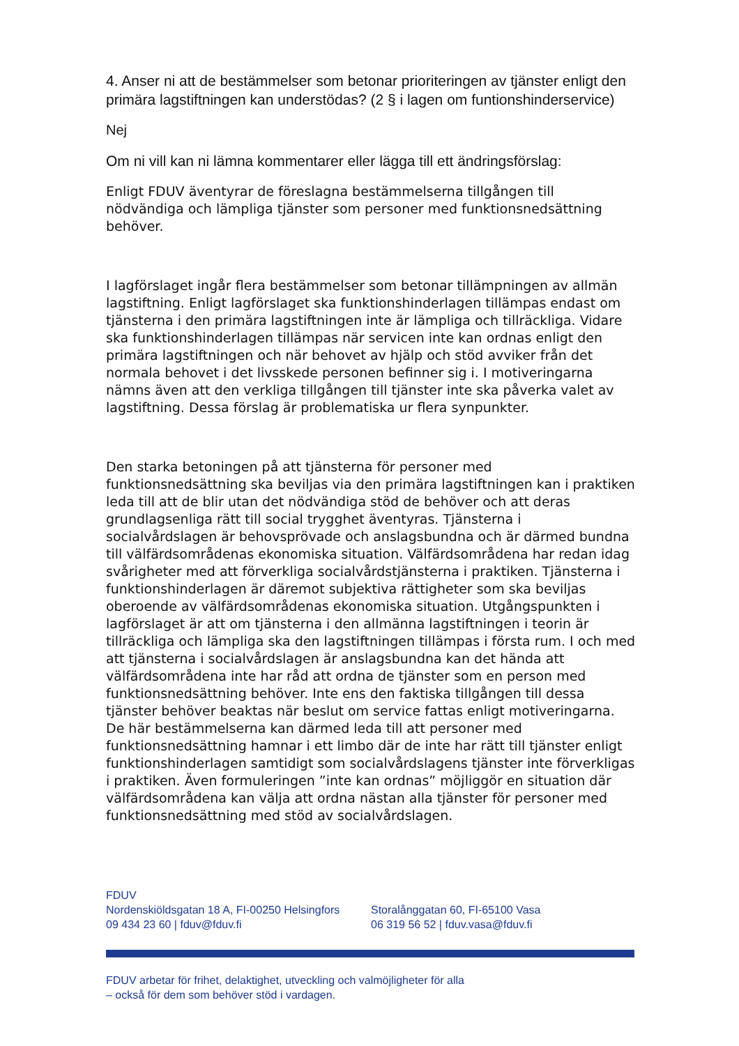4. Anser ni att de bestämmelser som betonar prioriteringen av tjänster enligt den primära lagstiftningen kan understödas? (2 § i lagen om funtionshinderservice)
Nej
Om ni vill kan ni lämna kommentarer eller lägga till ett ändringsförslag:
Enligt FDUV äventyrar de föreslagna bestämmelserna tillgången till nödvändiga och lämpliga tjänster som personer med funktionsnedsättning behöver.
I lagförslaget ingår flera bestämmelser som betonar tillämpningen av allmän lagstiftning. Enligt lagförslaget ska funktionshinderlagen tillämpas endast om tjänsterna i den primära lagstiftningen inte är lämpliga och tillräckliga. Vidare ska funktionshinderlagen tillämpas när servicen inte kan ordnas enligt den primära lagstiftningen och när behovet av hjälp och stöd avviker från det normala behovet i det livsskede personen befinner sig i. I motiveringarna nämns även att den verkliga tillgången till tjänster inte ska påverka valet av lagstiftning. Dessa förslag är problematiska ur flera synpunkter.
Den starka betoningen på att tjänsterna för personer med funktionsnedsättning ska beviljas via den primära lagstiftningen kan i praktiken leda till att de blir utan det nödvändiga stöd de behöver och att deras grundlagsenliga rätt till social trygghet äventyras. Tjänsterna i socialvårdslagen är behovsprövade och anslagsbundna och är därmed bundna till välfärdsområdenas ekonomiska situation. Välfärdsområdena har redan idag svårigheter med att förverkliga socialvårdstjänsterna i praktiken. Tjänsterna i funktionshinderlagen är däremot subjektiva rättigheter som ska beviljas oberoende av välfärdsområdenas ekonomiska situation. Utgångspunkten i lagförslaget är att om tjänsterna i den allmänna lagstiftningen i teorin är tillräckliga och lämpliga ska den lagstiftningen tillämpas i första rum. I och med att tjänsterna i socialvårdslagen är anslagsbundna kan det hända att välfärdsområdena inte har råd att ordna de tjänster som en person med funktionsnedsättning behöver. Inte ens den faktiska tillgången till dessa tjänster behöver beaktas när beslut om service fattas enligt motiveringarna. De här bestämmelserna kan därmed leda till att personer med funktionsnedsättning hamnar i ett limbo där de inte har rätt till tjänster enligt funktionshinderlagen samtidigt som socialvårdslagens tjänster inte förverkligas i praktiken. Även formuleringen ”inte kan ordnas” möjliggör en situation där välfärdsområdena kan välja att ordna nästan alla tjänster för personer med funktionsnedsättning med stöd av socialvårdslagen.
FDUV
Nordenskiöldsgatan 18 A, FI-00250 Helsingfors
09 434 23 60 | fduv@fduv.fi
Storalånggatan 60, FI-65100 Vasa
06 319 56 52 | fduv.vasa@fduv.fi
FDUV arbetar för frihet, delaktighet, utveckling och valmöjligheter för alla
– också för dem som behöver stöd i vardagen.